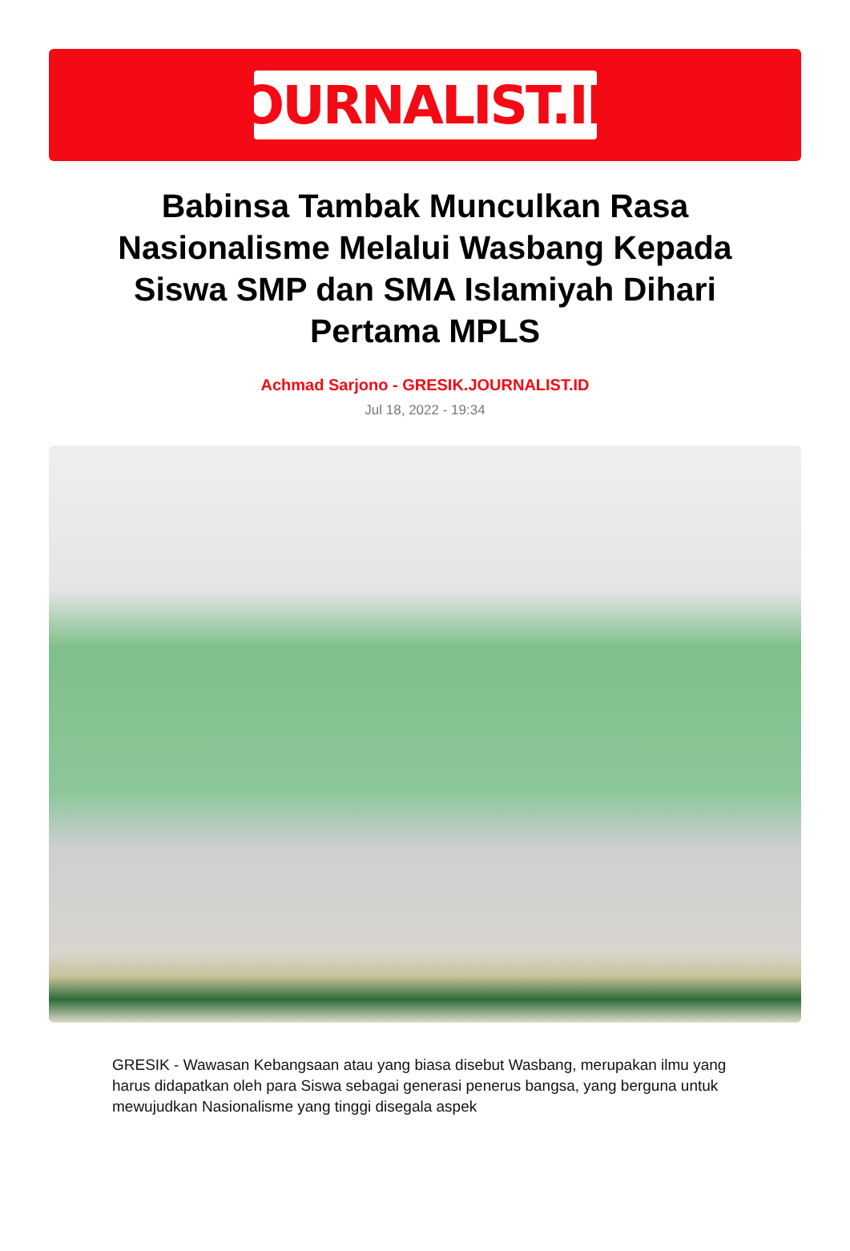JOURNALIST.ID
Babinsa Tambak Munculkan Rasa Nasionalisme Melalui Wasbang Kepada Siswa SMP dan SMA Islamiyah Dihari Pertama MPLS
Achmad Sarjono - GRESIK.JOURNALIST.ID
Jul 18, 2022 - 19:34
GRESIK - Wawasan Kebangsaan atau yang biasa disebut Wasbang, merupakan ilmu yang harus didapatkan oleh para Siswa sebagai generasi penerus bangsa, yang berguna untuk mewujudkan Nasionalisme yang tinggi disegala aspek